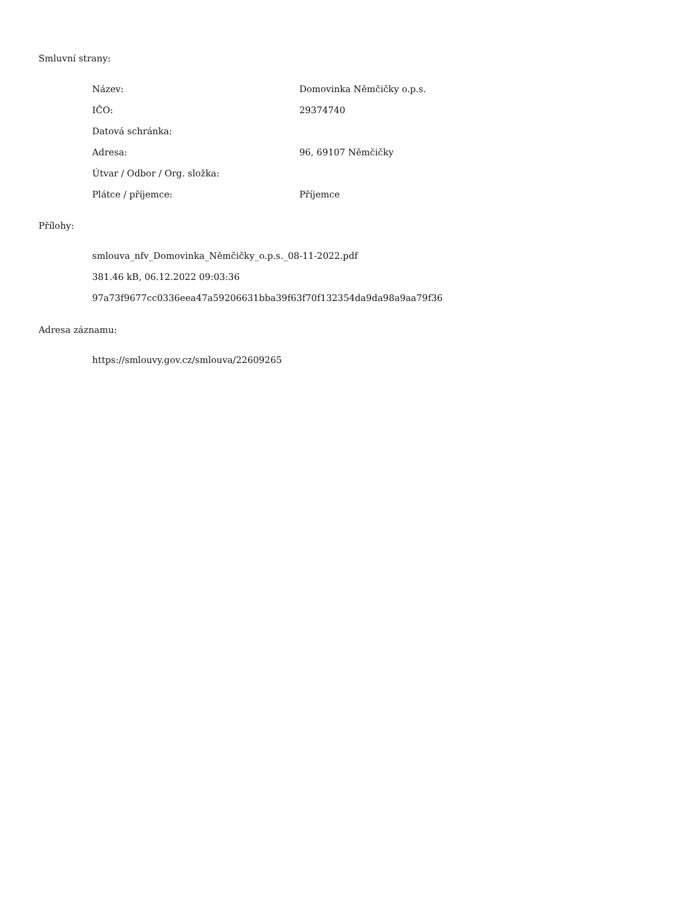Smluvní strany:
| Název: | Domovinka Němčičky o.p.s. |
| IČO: | 29374740 |
| Datová schránka: | |
| Adresa: | 96, 69107 Němčičky |
| Útvar / Odbor / Org. složka: | |
| Plátce / příjemce: | Příjemce |
Přílohy:
smlouva_nfv_Domovinka_Němčičky_o.p.s._08-11-2022.pdf
381.46 kB, 06.12.2022 09:03:36
97a73f9677cc0336eea47a59206631bba39f63f70f132354da9da98a9aa79f36
Adresa záznamu:
https://smlouvy.gov.cz/smlouva/22609265